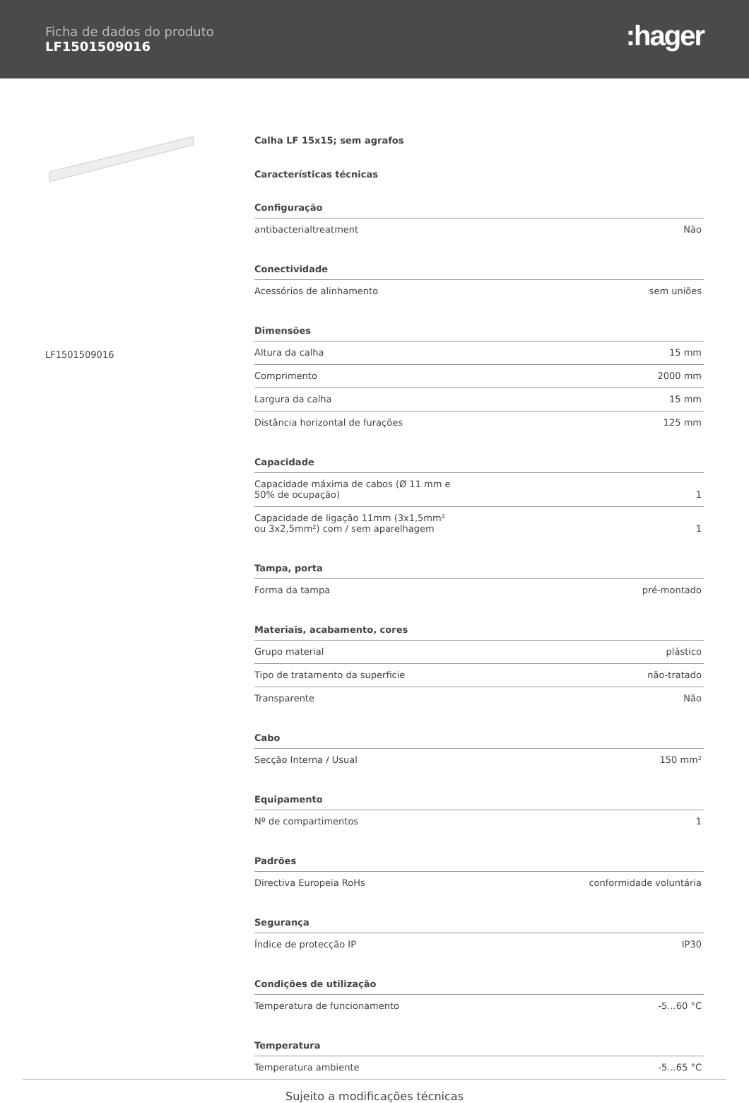Ficha de dados do produto
LF1501509016
:hager
LF1501509016
Calha LF 15x15; sem agrafos
Características técnicas
Configuração
| antibacterialtreatment | Não |
Conectividade
| Acessórios de alinhamento | sem uniões |
Dimensões
| Altura da calha | 15 mm |
| Comprimento | 2000 mm |
| Largura da calha | 15 mm |
| Distância horizontal de furações | 125 mm |
Capacidade
| Capacidade máxima de cabos (Ø 11 mm e 50% de ocupação) | 1 |
| Capacidade de ligação 11mm (3x1,5mm² ou 3x2,5mm²) com / sem aparelhagem | 1 |
Tampa, porta
| Forma da tampa | pré-montado |
Materiais, acabamento, cores
| Grupo material | plástico |
| Tipo de tratamento da superficie | não-tratado |
| Transparente | Não |
Cabo
| Secção Interna / Usual | 150 mm² |
Equipamento
| Nº de compartimentos | 1 |
Padrões
| Directiva Europeia RoHs | conformidade voluntária |
Segurança
| Índice de protecção IP | IP30 |
Condições de utilização
| Temperatura de funcionamento | -5...60 °C |
Temperatura
| Temperatura ambiente | -5...65 °C |
Sujeito a modificações técnicas